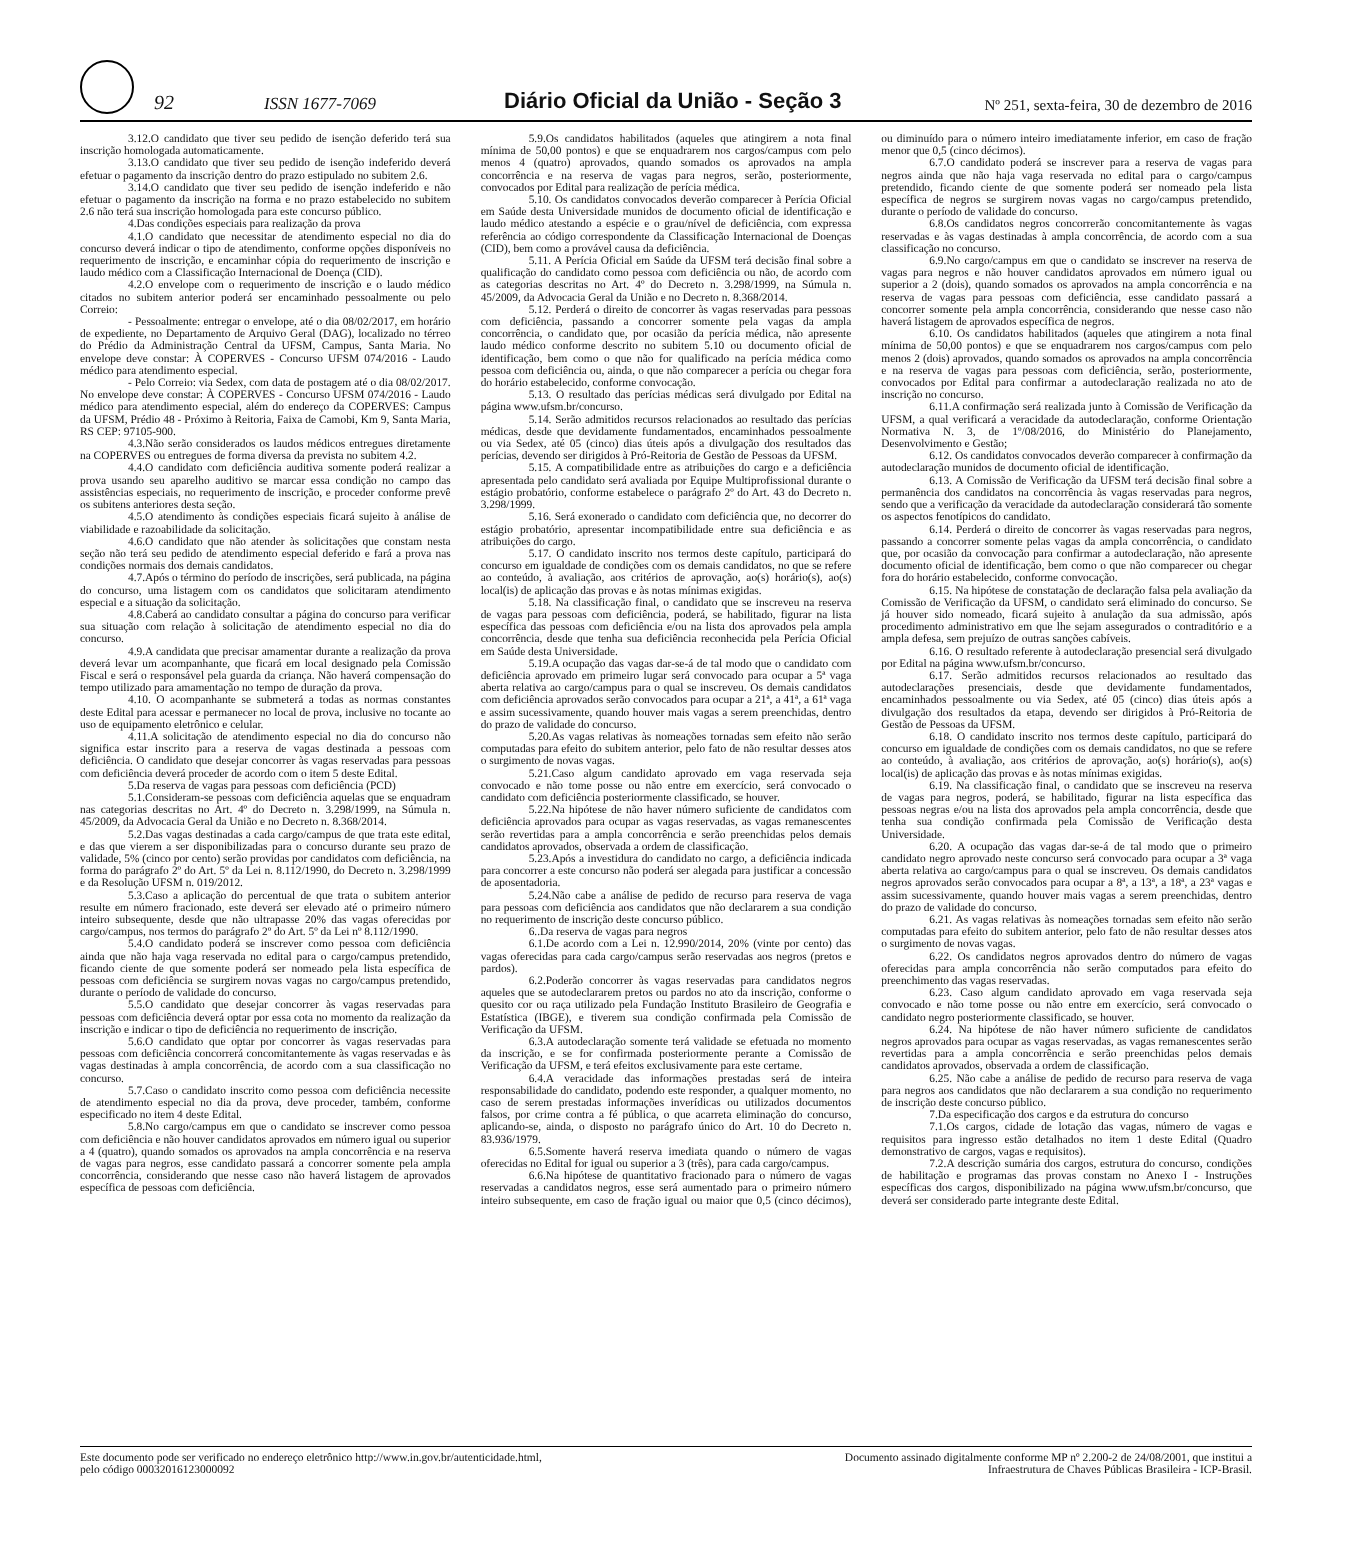92 ISSN 1677-7069 Diário Oficial da União - Seção 3 Nº 251, sexta-feira, 30 de dezembro de 2016
3.12.O candidato que tiver seu pedido de isenção deferido terá sua inscrição homologada automaticamente.
3.13.O candidato que tiver seu pedido de isenção indeferido deverá efetuar o pagamento da inscrição dentro do prazo estipulado no subitem 2.6.
3.14.O candidato que tiver seu pedido de isenção indeferido e não efetuar o pagamento da inscrição na forma e no prazo estabelecido no subitem 2.6 não terá sua inscrição homologada para este concurso público.
4.Das condições especiais para realização da prova
4.1.O candidato que necessitar de atendimento especial no dia do concurso deverá indicar o tipo de atendimento, conforme opções disponíveis no requerimento de inscrição, e encaminhar cópia do requerimento de inscrição e laudo médico com a Classificação Internacional de Doença (CID).
4.2.O envelope com o requerimento de inscrição e o laudo médico citados no subitem anterior poderá ser encaminhado pessoalmente ou pelo Correio:
- Pessoalmente: entregar o envelope, até o dia 08/02/2017, em horário de expediente, no Departamento de Arquivo Geral (DAG), localizado no térreo do Prédio da Administração Central da UFSM, Campus, Santa Maria. No envelope deve constar: À COPERVES - Concurso UFSM 074/2016 - Laudo médico para atendimento especial.
- Pelo Correio: via Sedex, com data de postagem até o dia 08/02/2017. No envelope deve constar: À COPERVES - Concurso UFSM 074/2016 - Laudo médico para atendimento especial, além do endereço da COPERVES: Campus da UFSM, Prédio 48 - Próximo à Reitoria, Faixa de Camobi, Km 9, Santa Maria, RS CEP: 97105-900.
4.3.Não serão considerados os laudos médicos entregues diretamente na COPERVES ou entregues de forma diversa da prevista no subitem 4.2.
4.4.O candidato com deficiência auditiva somente poderá realizar a prova usando seu aparelho auditivo se marcar essa condição no campo das assistências especiais, no requerimento de inscrição, e proceder conforme prevê os subitens anteriores desta seção.
4.5.O atendimento às condições especiais ficará sujeito à análise de viabilidade e razoabilidade da solicitação.
4.6.O candidato que não atender às solicitações que constam nesta seção não terá seu pedido de atendimento especial deferido e fará a prova nas condições normais dos demais candidatos.
4.7.Após o término do período de inscrições, será publicada, na página do concurso, uma listagem com os candidatos que solicitaram atendimento especial e a situação da solicitação.
4.8.Caberá ao candidato consultar a página do concurso para verificar sua situação com relação à solicitação de atendimento especial no dia do concurso.
4.9.A candidata que precisar amamentar durante a realização da prova deverá levar um acompanhante, que ficará em local designado pela Comissão Fiscal e será o responsável pela guarda da criança. Não haverá compensação do tempo utilizado para amamentação no tempo de duração da prova.
4.10. O acompanhante se submeterá a todas as normas constantes deste Edital para acessar e permanecer no local de prova, inclusive no tocante ao uso de equipamento eletrônico e celular.
4.11.A solicitação de atendimento especial no dia do concurso não significa estar inscrito para a reserva de vagas destinada a pessoas com deficiência. O candidato que desejar concorrer às vagas reservadas para pessoas com deficiência deverá proceder de acordo com o item 5 deste Edital.
5.Da reserva de vagas para pessoas com deficiência (PCD)
5.1.Consideram-se pessoas com deficiência aquelas que se enquadram nas categorias descritas no Art. 4º do Decreto n. 3.298/1999, na Súmula n. 45/2009, da Advocacia Geral da União e no Decreto n. 8.368/2014.
5.2.Das vagas destinadas a cada cargo/campus de que trata este edital, e das que vierem a ser disponibilizadas para o concurso durante seu prazo de validade, 5% (cinco por cento) serão providas por candidatos com deficiência, na forma do parágrafo 2º do Art. 5º da Lei n. 8.112/1990, do Decreto n. 3.298/1999 e da Resolução UFSM n. 019/2012.
5.3.Caso a aplicação do percentual de que trata o subitem anterior resulte em número fracionado, este deverá ser elevado até o primeiro número inteiro subsequente, desde que não ultrapasse 20% das vagas oferecidas por cargo/campus, nos termos do parágrafo 2º do Art. 5º da Lei nº 8.112/1990.
5.4.O candidato poderá se inscrever como pessoa com deficiência ainda que não haja vaga reservada no edital para o cargo/campus pretendido, ficando ciente de que somente poderá ser nomeado pela lista específica de pessoas com deficiência se surgirem novas vagas no cargo/campus pretendido, durante o período de validade do concurso.
5.5.O candidato que desejar concorrer às vagas reservadas para pessoas com deficiência deverá optar por essa cota no momento da realização da inscrição e indicar o tipo de deficiência no requerimento de inscrição.
5.6.O candidato que optar por concorrer às vagas reservadas para pessoas com deficiência concorrerá concomitantemente às vagas reservadas e às vagas destinadas à ampla concorrência, de acordo com a sua classificação no concurso.
5.7.Caso o candidato inscrito como pessoa com deficiência necessite de atendimento especial no dia da prova, deve proceder, também, conforme especificado no item 4 deste Edital.
5.8.No cargo/campus em que o candidato se inscrever como pessoa com deficiência e não houver candidatos aprovados em número igual ou superior a 4 (quatro), quando somados os aprovados na ampla concorrência e na reserva de vagas para negros, esse candidato passará a concorrer somente pela ampla concorrência, considerando que nesse caso não haverá listagem de aprovados específica de pessoas com deficiência.
5.9.Os candidatos habilitados (aqueles que atingirem a nota final mínima de 50,00 pontos) e que se enquadrarem nos cargos/campus com pelo menos 4 (quatro) aprovados, quando somados os aprovados na ampla concorrência e na reserva de vagas para negros, serão, posteriormente, convocados por Edital para realização de perícia médica.
5.10. Os candidatos convocados deverão comparecer à Perícia Oficial em Saúde desta Universidade munidos de documento oficial de identificação e laudo médico atestando a espécie e o grau/nível de deficiência, com expressa referência ao código correspondente da Classificação Internacional de Doenças (CID), bem como a provável causa da deficiência.
5.11. A Perícia Oficial em Saúde da UFSM terá decisão final sobre a qualificação do candidato como pessoa com deficiência ou não, de acordo com as categorias descritas no Art. 4º do Decreto n. 3.298/1999, na Súmula n. 45/2009, da Advocacia Geral da União e no Decreto n. 8.368/2014.
5.12. Perderá o direito de concorrer às vagas reservadas para pessoas com deficiência, passando a concorrer somente pela vagas da ampla concorrência, o candidato que, por ocasião da perícia médica, não apresente laudo médico conforme descrito no subitem 5.10 ou documento oficial de identificação, bem como o que não for qualificado na perícia médica como pessoa com deficiência ou, ainda, o que não comparecer a perícia ou chegar fora do horário estabelecido, conforme convocação.
5.13. O resultado das perícias médicas será divulgado por Edital na página www.ufsm.br/concurso.
5.14. Serão admitidos recursos relacionados ao resultado das perícias médicas, desde que devidamente fundamentados, encaminhados pessoalmente ou via Sedex, até 05 (cinco) dias úteis após a divulgação dos resultados das perícias, devendo ser dirigidos à Pró-Reitoria de Gestão de Pessoas da UFSM.
5.15. A compatibilidade entre as atribuições do cargo e a deficiência apresentada pelo candidato será avaliada por Equipe Multiprofissional durante o estágio probatório, conforme estabelece o parágrafo 2º do Art. 43 do Decreto n. 3.298/1999.
5.16. Será exonerado o candidato com deficiência que, no decorrer do estágio probatório, apresentar incompatibilidade entre sua deficiência e as atribuições do cargo.
5.17. O candidato inscrito nos termos deste capítulo, participará do concurso em igualdade de condições com os demais candidatos, no que se refere ao conteúdo, à avaliação, aos critérios de aprovação, ao(s) horário(s), ao(s) local(is) de aplicação das provas e às notas mínimas exigidas.
5.18. Na classificação final, o candidato que se inscreveu na reserva de vagas para pessoas com deficiência, poderá, se habilitado, figurar na lista específica das pessoas com deficiência e/ou na lista dos aprovados pela ampla concorrência, desde que tenha sua deficiência reconhecida pela Perícia Oficial em Saúde desta Universidade.
5.19.A ocupação das vagas dar-se-á de tal modo que o candidato com deficiência aprovado em primeiro lugar será convocado para ocupar a 5ª vaga aberta relativa ao cargo/campus para o qual se inscreveu. Os demais candidatos com deficiência aprovados serão convocados para ocupar a 21ª, a 41ª, a 61ª vaga e assim sucessivamente, quando houver mais vagas a serem preenchidas, dentro do prazo de validade do concurso.
5.20.As vagas relativas às nomeações tornadas sem efeito não serão computadas para efeito do subitem anterior, pelo fato de não resultar desses atos o surgimento de novas vagas.
5.21.Caso algum candidato aprovado em vaga reservada seja convocado e não tome posse ou não entre em exercício, será convocado o candidato com deficiência posteriormente classificado, se houver.
5.22.Na hipótese de não haver número suficiente de candidatos com deficiência aprovados para ocupar as vagas reservadas, as vagas remanescentes serão revertidas para a ampla concorrência e serão preenchidas pelos demais candidatos aprovados, observada a ordem de classificação.
5.23.Após a investidura do candidato no cargo, a deficiência indicada para concorrer a este concurso não poderá ser alegada para justificar a concessão de aposentadoria.
5.24.Não cabe a análise de pedido de recurso para reserva de vaga para pessoas com deficiência aos candidatos que não declararem a sua condição no requerimento de inscrição deste concurso público.
6..Da reserva de vagas para negros
6.1.De acordo com a Lei n. 12.990/2014, 20% (vinte por cento) das vagas oferecidas para cada cargo/campus serão reservadas aos negros (pretos e pardos).
6.2.Poderão concorrer às vagas reservadas para candidatos negros aqueles que se autodeclararem pretos ou pardos no ato da inscrição, conforme o quesito cor ou raça utilizado pela Fundação Instituto Brasileiro de Geografia e Estatística (IBGE), e tiverem sua condição confirmada pela Comissão de Verificação da UFSM.
6.3.A autodeclaração somente terá validade se efetuada no momento da inscrição, e se for confirmada posteriormente perante a Comissão de Verificação da UFSM, e terá efeitos exclusivamente para este certame.
6.4.A veracidade das informações prestadas será de inteira responsabilidade do candidato, podendo este responder, a qualquer momento, no caso de serem prestadas informações inverídicas ou utilizados documentos falsos, por crime contra a fé pública, o que acarreta eliminação do concurso, aplicando-se, ainda, o disposto no parágrafo único do Art. 10 do Decreto n. 83.936/1979.
6.5.Somente haverá reserva imediata quando o número de vagas oferecidas no Edital for igual ou superior a 3 (três), para cada cargo/campus.
6.6.Na hipótese de quantitativo fracionado para o número de vagas reservadas a candidatos negros, esse será aumentado para o primeiro número inteiro subsequente, em caso de fração igual ou maior que 0,5 (cinco décimos), ou diminuído para o número inteiro imediatamente inferior, em caso de fração menor que 0,5 (cinco décimos).
6.7.O candidato poderá se inscrever para a reserva de vagas para negros ainda que não haja vaga reservada no edital para o cargo/campus pretendido, ficando ciente de que somente poderá ser nomeado pela lista específica de negros se surgirem novas vagas no cargo/campus pretendido, durante o período de validade do concurso.
6.8.Os candidatos negros concorrerão concomitantemente às vagas reservadas e às vagas destinadas à ampla concorrência, de acordo com a sua classificação no concurso.
6.9.No cargo/campus em que o candidato se inscrever na reserva de vagas para negros e não houver candidatos aprovados em número igual ou superior a 2 (dois), quando somados os aprovados na ampla concorrência e na reserva de vagas para pessoas com deficiência, esse candidato passará a concorrer somente pela ampla concorrência, considerando que nesse caso não haverá listagem de aprovados específica de negros.
6.10. Os candidatos habilitados (aqueles que atingirem a nota final mínima de 50,00 pontos) e que se enquadrarem nos cargos/campus com pelo menos 2 (dois) aprovados, quando somados os aprovados na ampla concorrência e na reserva de vagas para pessoas com deficiência, serão, posteriormente, convocados por Edital para confirmar a autodeclaração realizada no ato de inscrição no concurso.
6.11.A confirmação será realizada junto à Comissão de Verificação da UFSM, a qual verificará a veracidade da autodeclaração, conforme Orientação Normativa N. 3, de 1º/08/2016, do Ministério do Planejamento, Desenvolvimento e Gestão;
6.12. Os candidatos convocados deverão comparecer à confirmação da autodeclaração munidos de documento oficial de identificação.
6.13. A Comissão de Verificação da UFSM terá decisão final sobre a permanência dos candidatos na concorrência às vagas reservadas para negros, sendo que a verificação da veracidade da autodeclaração considerará tão somente os aspectos fenotípicos do candidato.
6.14. Perderá o direito de concorrer às vagas reservadas para negros, passando a concorrer somente pelas vagas da ampla concorrência, o candidato que, por ocasião da convocação para confirmar a autodeclaração, não apresente documento oficial de identificação, bem como o que não comparecer ou chegar fora do horário estabelecido, conforme convocação.
6.15. Na hipótese de constatação de declaração falsa pela avaliação da Comissão de Verificação da UFSM, o candidato será eliminado do concurso. Se já houver sido nomeado, ficará sujeito à anulação da sua admissão, após procedimento administrativo em que lhe sejam assegurados o contraditório e a ampla defesa, sem prejuízo de outras sanções cabíveis.
6.16. O resultado referente à autodeclaração presencial será divulgado por Edital na página www.ufsm.br/concurso.
6.17. Serão admitidos recursos relacionados ao resultado das autodeclarações presenciais, desde que devidamente fundamentados, encaminhados pessoalmente ou via Sedex, até 05 (cinco) dias úteis após a divulgação dos resultados da etapa, devendo ser dirigidos à Pró-Reitoria de Gestão de Pessoas da UFSM.
6.18. O candidato inscrito nos termos deste capítulo, participará do concurso em igualdade de condições com os demais candidatos, no que se refere ao conteúdo, à avaliação, aos critérios de aprovação, ao(s) horário(s), ao(s) local(is) de aplicação das provas e às notas mínimas exigidas.
6.19. Na classificação final, o candidato que se inscreveu na reserva de vagas para negros, poderá, se habilitado, figurar na lista específica das pessoas negras e/ou na lista dos aprovados pela ampla concorrência, desde que tenha sua condição confirmada pela Comissão de Verificação desta Universidade.
6.20. A ocupação das vagas dar-se-á de tal modo que o primeiro candidato negro aprovado neste concurso será convocado para ocupar a 3ª vaga aberta relativa ao cargo/campus para o qual se inscreveu. Os demais candidatos negros aprovados serão convocados para ocupar a 8ª, a 13ª, a 18ª, a 23ª vagas e assim sucessivamente, quando houver mais vagas a serem preenchidas, dentro do prazo de validade do concurso.
6.21. As vagas relativas às nomeações tornadas sem efeito não serão computadas para efeito do subitem anterior, pelo fato de não resultar desses atos o surgimento de novas vagas.
6.22. Os candidatos negros aprovados dentro do número de vagas oferecidas para ampla concorrência não serão computados para efeito do preenchimento das vagas reservadas.
6.23. Caso algum candidato aprovado em vaga reservada seja convocado e não tome posse ou não entre em exercício, será convocado o candidato negro posteriormente classificado, se houver.
6.24. Na hipótese de não haver número suficiente de candidatos negros aprovados para ocupar as vagas reservadas, as vagas remanescentes serão revertidas para a ampla concorrência e serão preenchidas pelos demais candidatos aprovados, observada a ordem de classificação.
6.25. Não cabe a análise de pedido de recurso para reserva de vaga para negros aos candidatos que não declararem a sua condição no requerimento de inscrição deste concurso público.
7.Da especificação dos cargos e da estrutura do concurso
7.1.Os cargos, cidade de lotação das vagas, número de vagas e requisitos para ingresso estão detalhados no item 1 deste Edital (Quadro demonstrativo de cargos, vagas e requisitos).
7.2.A descrição sumária dos cargos, estrutura do concurso, condições de habilitação e programas das provas constam no Anexo I - Instruções específicas dos cargos, disponibilizado na página www.ufsm.br/concurso, que deverá ser considerado parte integrante deste Edital.
Este documento pode ser verificado no endereço eletrônico http://www.in.gov.br/autenticidade.html,
pelo código 00032016123000092
Documento assinado digitalmente conforme MP nº 2.200-2 de 24/08/2001, que institui a
Infraestrutura de Chaves Públicas Brasileira - ICP-Brasil.